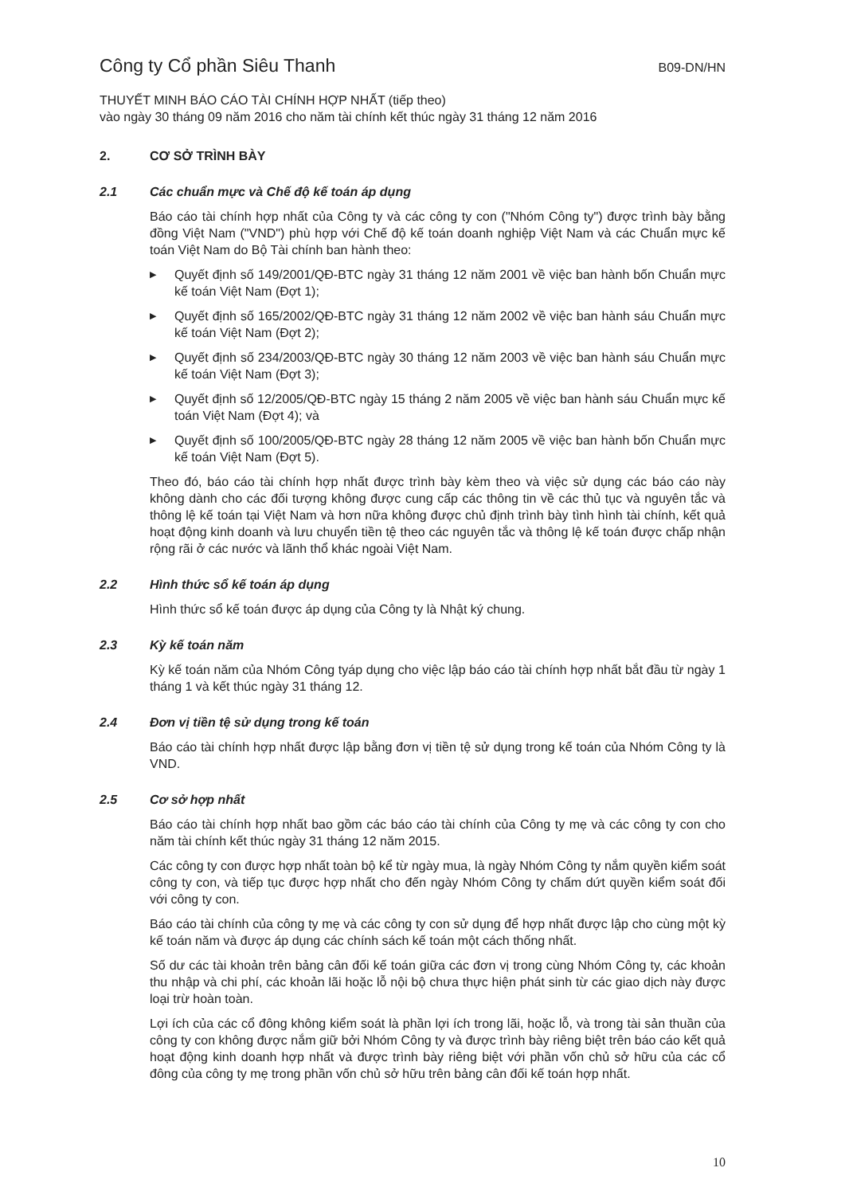Công ty Cổ phần Siêu Thanh B09-DN/HN
THUYẾT MINH BÁO CÁO TÀI CHÍNH HỢP NHẤT (tiếp theo)
vào ngày 30 tháng 09 năm 2016 cho năm tài chính kết thúc ngày 31 tháng 12 năm 2016
2. CƠ SỞ TRÌNH BÀY
2.1 Các chuẩn mực và Chế độ kế toán áp dụng
Báo cáo tài chính hợp nhất của Công ty và các công ty con ("Nhóm Công ty") được trình bày bằng đồng Việt Nam ("VND") phù hợp với Chế độ kế toán doanh nghiệp Việt Nam và các Chuẩn mực kế toán Việt Nam do Bộ Tài chính ban hành theo:
▶ Quyết định số 149/2001/QĐ-BTC ngày 31 tháng 12 năm 2001 về việc ban hành bốn Chuẩn mực kế toán Việt Nam (Đợt 1);
▶ Quyết định số 165/2002/QĐ-BTC ngày 31 tháng 12 năm 2002 về việc ban hành sáu Chuẩn mực kế toán Việt Nam (Đợt 2);
▶ Quyết định số 234/2003/QĐ-BTC ngày 30 tháng 12 năm 2003 về việc ban hành sáu Chuẩn mực kế toán Việt Nam (Đợt 3);
▶ Quyết định số 12/2005/QĐ-BTC ngày 15 tháng 2 năm 2005 về việc ban hành sáu Chuẩn mực kế toán Việt Nam (Đợt 4); và
▶ Quyết định số 100/2005/QĐ-BTC ngày 28 tháng 12 năm 2005 về việc ban hành bốn Chuẩn mực kế toán Việt Nam (Đợt 5).
Theo đó, báo cáo tài chính hợp nhất được trình bày kèm theo và việc sử dụng các báo cáo này không dành cho các đối tượng không được cung cấp các thông tin về các thủ tục và nguyên tắc và thông lệ kế toán tại Việt Nam và hơn nữa không được chủ định trình bày tình hình tài chính, kết quả hoạt động kinh doanh và lưu chuyển tiền tệ theo các nguyên tắc và thông lệ kế toán được chấp nhận rộng rãi ở các nước và lãnh thổ khác ngoài Việt Nam.
2.2 Hình thức sổ kế toán áp dụng
Hình thức sổ kế toán được áp dụng của Công ty là Nhật ký chung.
2.3 Kỳ kế toán năm
Kỳ kế toán năm của Nhóm Công tyáp dụng cho việc lập báo cáo tài chính hợp nhất bắt đầu từ ngày 1 tháng 1 và kết thúc ngày 31 tháng 12.
2.4 Đơn vị tiền tệ sử dụng trong kế toán
Báo cáo tài chính hợp nhất được lập bằng đơn vị tiền tệ sử dụng trong kế toán của Nhóm Công ty là VND.
2.5 Cơ sở hợp nhất
Báo cáo tài chính hợp nhất bao gồm các báo cáo tài chính của Công ty mẹ và các công ty con cho năm tài chính kết thúc ngày 31 tháng 12 năm 2015.
Các công ty con được hợp nhất toàn bộ kể từ ngày mua, là ngày Nhóm Công ty nắm quyền kiểm soát công ty con, và tiếp tục được hợp nhất cho đến ngày Nhóm Công ty chấm dứt quyền kiểm soát đối với công ty con.
Báo cáo tài chính của công ty mẹ và các công ty con sử dụng để hợp nhất được lập cho cùng một kỳ kế toán năm và được áp dụng các chính sách kế toán một cách thống nhất.
Số dư các tài khoản trên bảng cân đối kế toán giữa các đơn vị trong cùng Nhóm Công ty, các khoản thu nhập và chi phí, các khoản lãi hoặc lỗ nội bộ chưa thực hiện phát sinh từ các giao dịch này được loại trừ hoàn toàn.
Lợi ích của các cổ đông không kiểm soát là phần lợi ích trong lãi, hoặc lỗ, và trong tài sản thuần của công ty con không được nắm giữ bởi Nhóm Công ty và được trình bày riêng biệt trên báo cáo kết quả hoạt động kinh doanh hợp nhất và được trình bày riêng biệt với phần vốn chủ sở hữu của các cổ đông của công ty mẹ trong phần vốn chủ sở hữu trên bảng cân đối kế toán hợp nhất.
10